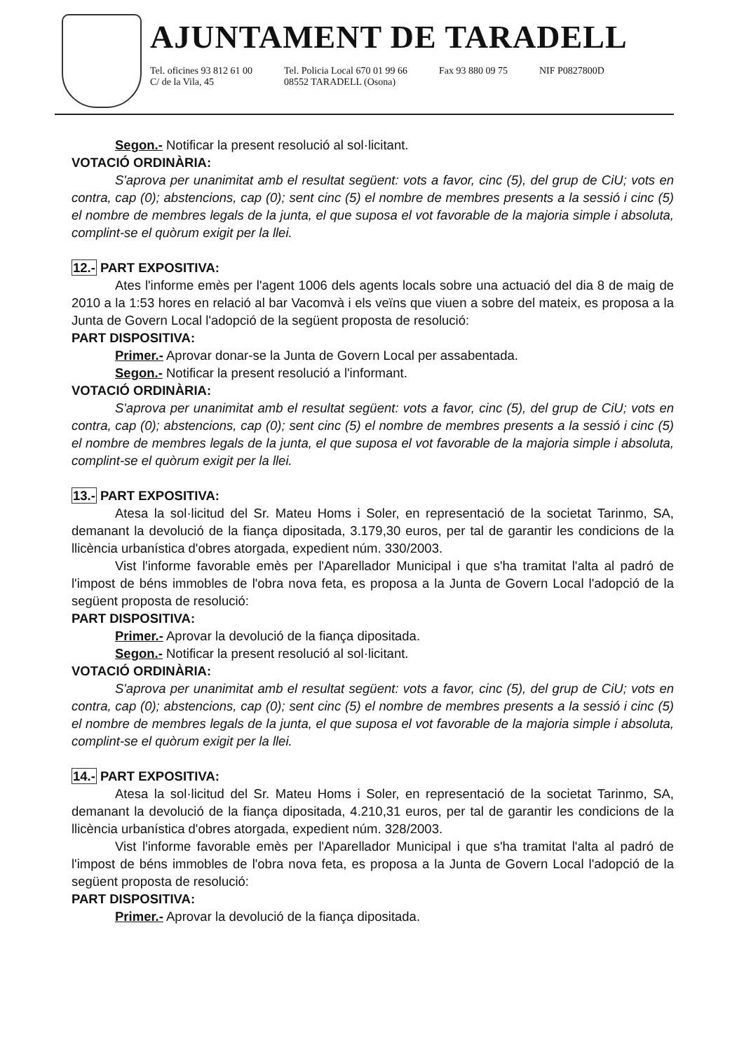AJUNTAMENT DE TARADELL
Tel. oficines 93 812 61 00
C/ de la Vila, 45
Tel. Policia Local 670 01 99 66
08552 TARADELL (Osona)
Fax 93 880 09 75 NIF P0827800D
Segon.- Notificar la present resolució al sol·licitant.
VOTACIÓ ORDINÀRIA:
S'aprova per unanimitat amb el resultat següent: vots a favor, cinc (5), del grup de CiU; vots en contra, cap (0); abstencions, cap (0); sent cinc (5) el nombre de membres presents a la sessió i cinc (5) el nombre de membres legals de la junta, el que suposa el vot favorable de la majoria simple i absoluta, complint-se el quòrum exigit per la llei.
12.- PART EXPOSITIVA:
Ates l'informe emès per l'agent 1006 dels agents locals sobre una actuació del dia 8 de maig de 2010 a la 1:53 hores en relació al bar Vacomvà i els veïns que viuen a sobre del mateix, es proposa a la Junta de Govern Local l'adopció de la següent proposta de resolució:
PART DISPOSITIVA:
Primer.- Aprovar donar-se la Junta de Govern Local per assabentada.
Segon.- Notificar la present resolució a l'informant.
VOTACIÓ ORDINÀRIA:
S'aprova per unanimitat amb el resultat següent: vots a favor, cinc (5), del grup de CiU; vots en contra, cap (0); abstencions, cap (0); sent cinc (5) el nombre de membres presents a la sessió i cinc (5) el nombre de membres legals de la junta, el que suposa el vot favorable de la majoria simple i absoluta, complint-se el quòrum exigit per la llei.
13.- PART EXPOSITIVA:
Atesa la sol·licitud del Sr. Mateu Homs i Soler, en representació de la societat Tarinmo, SA, demanant la devolució de la fiança dipositada, 3.179,30 euros, per tal de garantir les condicions de la llicència urbanística d'obres atorgada, expedient núm. 330/2003.
Vist l'informe favorable emès per l'Aparellador Municipal i que s'ha tramitat l'alta al padró de l'impost de béns immobles de l'obra nova feta, es proposa a la Junta de Govern Local l'adopció de la següent proposta de resolució:
PART DISPOSITIVA:
Primer.- Aprovar la devolució de la fiança dipositada.
Segon.- Notificar la present resolució al sol·licitant.
VOTACIÓ ORDINÀRIA:
S'aprova per unanimitat amb el resultat següent: vots a favor, cinc (5), del grup de CiU; vots en contra, cap (0); abstencions, cap (0); sent cinc (5) el nombre de membres presents a la sessió i cinc (5) el nombre de membres legals de la junta, el que suposa el vot favorable de la majoria simple i absoluta, complint-se el quòrum exigit per la llei.
14.- PART EXPOSITIVA:
Atesa la sol·licitud del Sr. Mateu Homs i Soler, en representació de la societat Tarinmo, SA, demanant la devolució de la fiança dipositada, 4.210,31 euros, per tal de garantir les condicions de la llicència urbanística d'obres atorgada, expedient núm. 328/2003.
Vist l'informe favorable emès per l'Aparellador Municipal i que s'ha tramitat l'alta al padró de l'impost de béns immobles de l'obra nova feta, es proposa a la Junta de Govern Local l'adopció de la següent proposta de resolució:
PART DISPOSITIVA:
Primer.- Aprovar la devolució de la fiança dipositada.